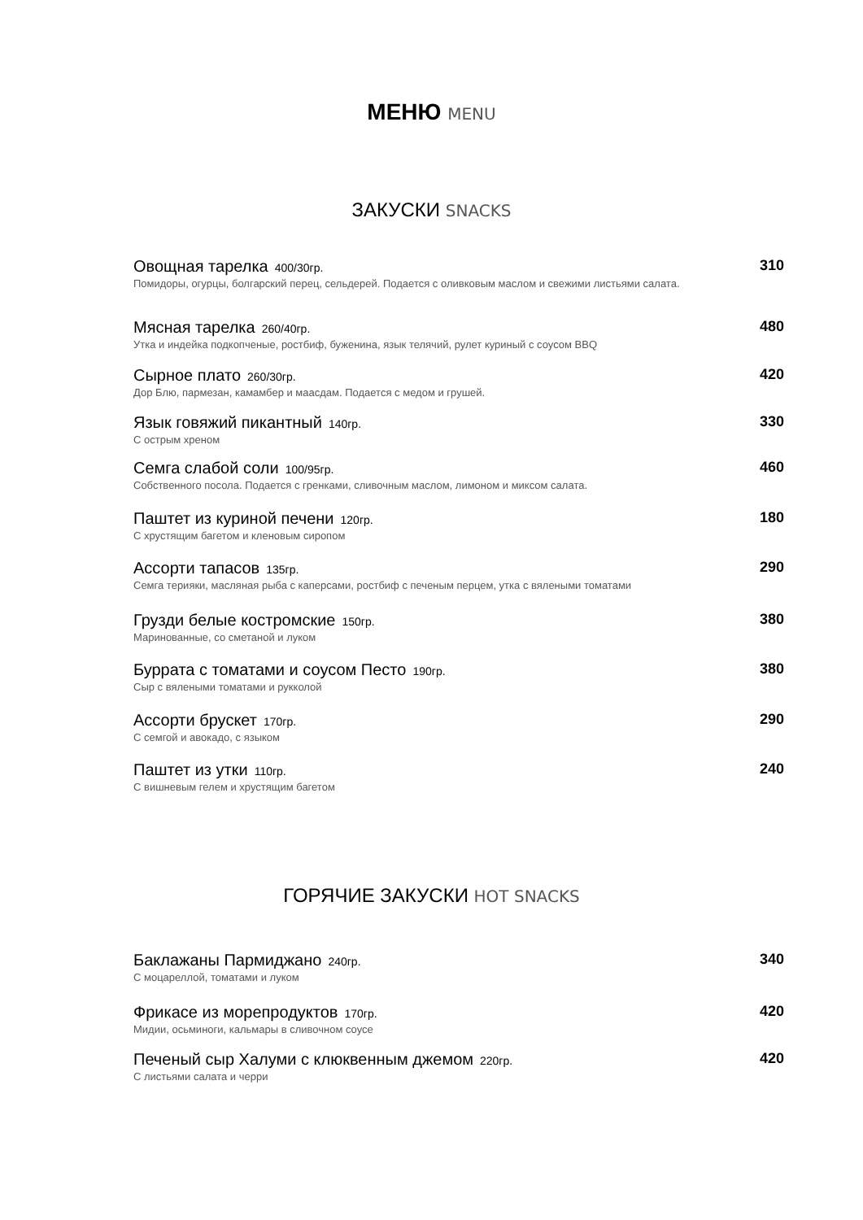МЕНЮ MENU
ЗАКУСКИ SNACKS
Овощная тарелка 400/30гр.
Помидоры, огурцы, болгарский перец, сельдерей. Подается с оливковым маслом и свежими листьями салата.
310
Мясная тарелка 260/40гр.
Утка и индейка подкопченые, ростбиф, буженина, язык телячий, рулет куриный с соусом BBQ
480
Сырное плато 260/30гр.
Дор Блю, пармезан, камамбер и маасдам. Подается с медом и грушей.
420
Язык говяжий пикантный 140гр.
С острым хреном
330
Семга слабой соли 100/95гр.
Собственного посола. Подается с гренками, сливочным маслом, лимоном и миксом салата.
460
Паштет из куриной печени 120гр.
С хрустящим багетом и кленовым сиропом
180
Ассорти тапасов 135гр.
Семга терияки, масляная рыба с каперсами, ростбиф с печеным перцем, утка с вялеными томатами
290
Грузди белые костромские 150гр.
Маринованные, со сметаной и луком
380
Буррата с томатами и соусом Песто 190гр.
Сыр с вялеными томатами и рукколой
380
Ассорти брускет 170гр.
С семгой и авокадо, с языком
290
Паштет из утки 110гр.
С вишневым гелем и хрустящим багетом
240
ГОРЯЧИЕ ЗАКУСКИ HOT SNACKS
Баклажаны Пармиджано 240гр.
С моцареллой, томатами и луком
340
Фрикасе из морепродуктов 170гр.
Мидии, осьминоги, кальмары в сливочном соусе
420
Печеный сыр Халуми с клюквенным джемом 220гр.
С листьями салата и черри
420